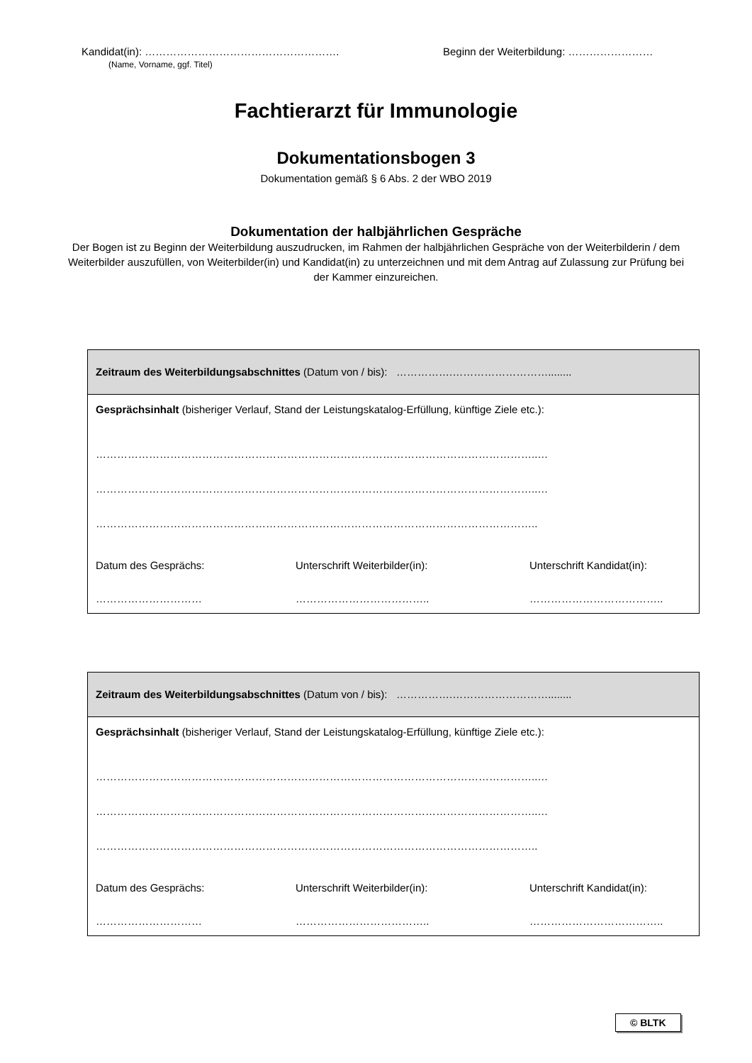Kandidat(in): ………………………………………………. Beginn der Weiterbildung: ……………………
(Name, Vorname, ggf. Titel)
Fachtierarzt für Immunologie
Dokumentationsbogen 3
Dokumentation gemäß § 6 Abs. 2 der WBO 2019
Dokumentation der halbjährlichen Gespräche
Der Bogen ist zu Beginn der Weiterbildung auszudrucken, im Rahmen der halbjährlichen Gespräche von der Weiterbilderin / dem Weiterbilder auszufüllen, von Weiterbilder(in) und Kandidat(in) zu unterzeichnen und mit dem Antrag auf Zulassung zur Prüfung bei der Kammer einzureichen.
Zeitraum des Weiterbildungsabschnittes (Datum von / bis): …………….………………………........
Gesprächsinhalt (bisheriger Verlauf, Stand der Leistungskatalog-Erfüllung, künftige Ziele etc.):
……………………………………………………………………………………………………………..…
……………………………………………………………………………………………………………..…
……………………………………………………………………………………………………………..
Datum des Gesprächs: Unterschrift Weiterbilder(in): Unterschrift Kandidat(in):
………………………… ……………………………….. ………………………………..
Zeitraum des Weiterbildungsabschnittes (Datum von / bis): …………….………………………........
Gesprächsinhalt (bisheriger Verlauf, Stand der Leistungskatalog-Erfüllung, künftige Ziele etc.):
……………………………………………………………………………………………………………..…
……………………………………………………………………………………………………………..…
……………………………………………………………………………………………………………..
Datum des Gesprächs: Unterschrift Weiterbilder(in): Unterschrift Kandidat(in):
………………………… ……………………………….. ………………………………..
© BLTK